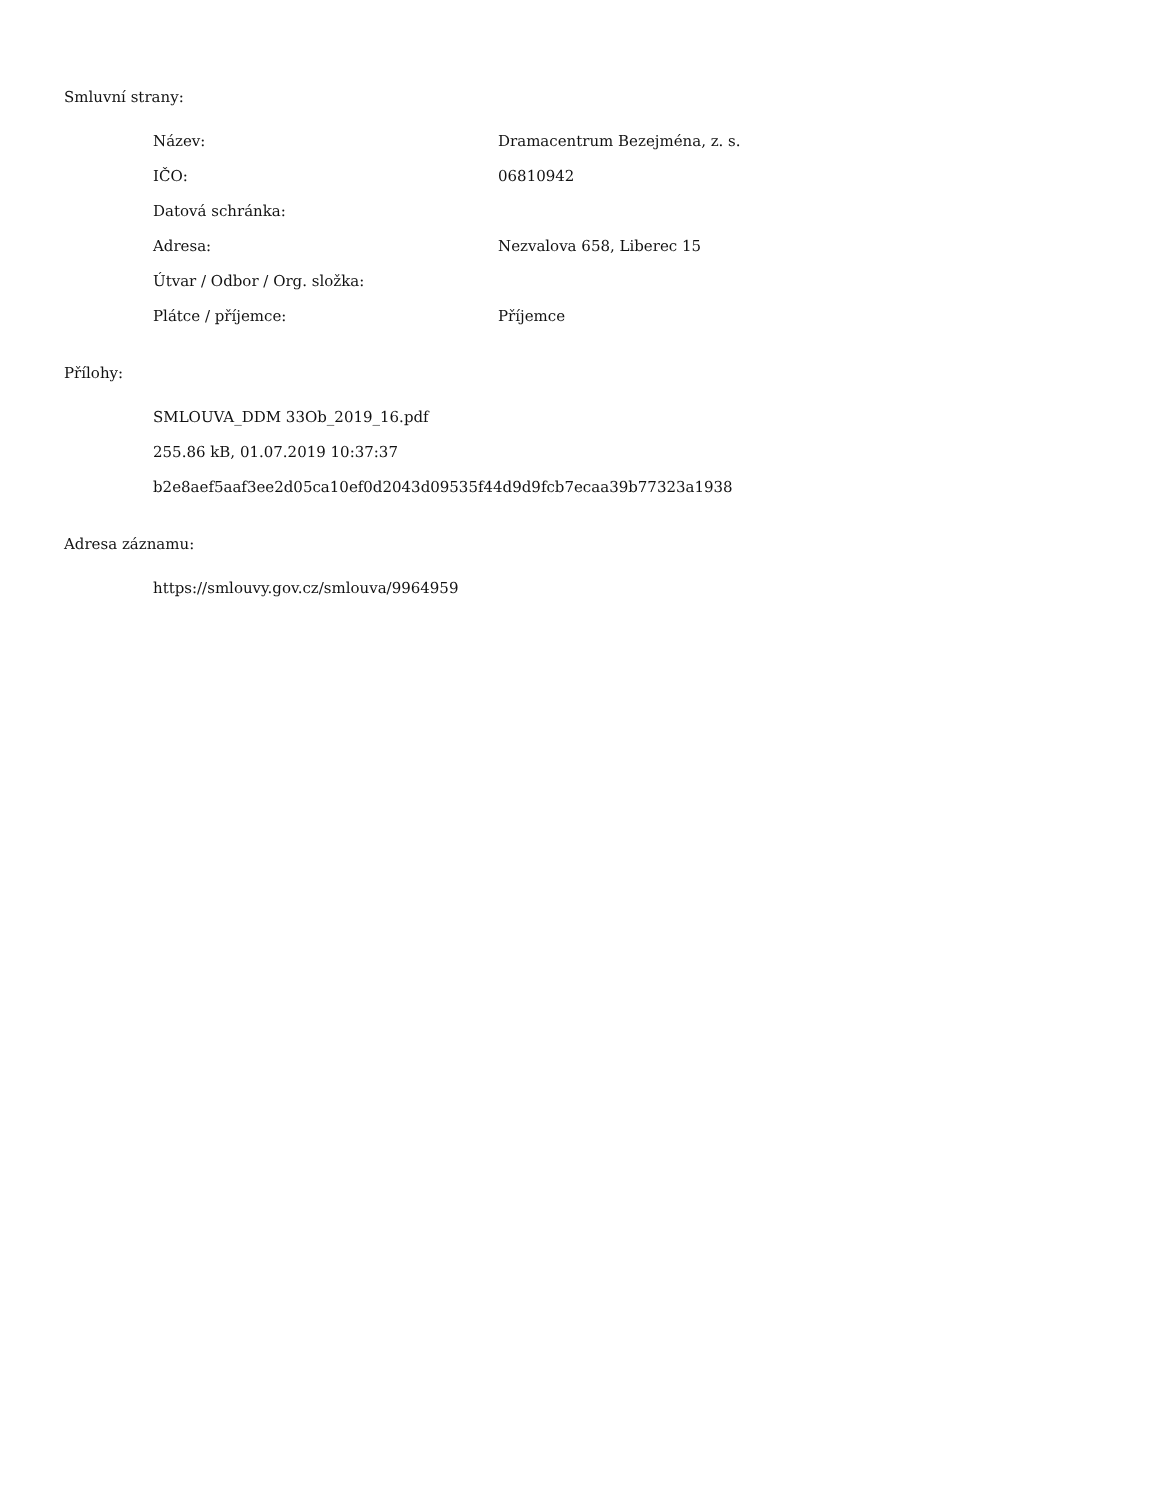Smluvní strany:
| Název: | Dramacentrum Bezejména, z. s. |
| IČO: | 06810942 |
| Datová schránka: | |
| Adresa: | Nezvalova 658, Liberec 15 |
| Útvar / Odbor / Org. složka: | |
| Plátce / příjemce: | Příjemce |
Přílohy:
SMLOUVA_DDM 33Ob_2019_16.pdf
255.86 kB, 01.07.2019 10:37:37
b2e8aef5aaf3ee2d05ca10ef0d2043d09535f44d9d9fcb7ecaa39b77323a1938
Adresa záznamu:
https://smlouvy.gov.cz/smlouva/9964959